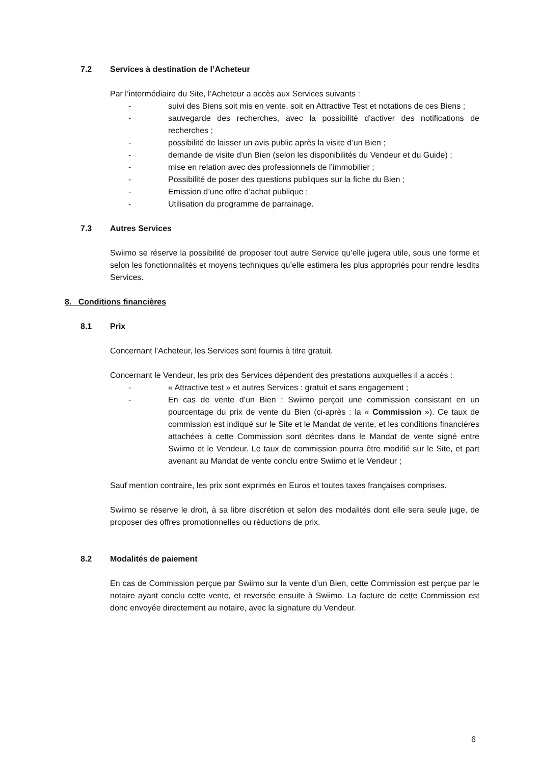7.2 Services à destination de l’Acheteur
Par l’intermédiaire du Site, l’Acheteur a accès aux Services suivants :
- suivi des Biens soit mis en vente, soit en Attractive Test et notations de ces Biens ;
- sauvegarde des recherches, avec la possibilité d’activer des notifications de recherches ;
- possibilité de laisser un avis public après la visite d’un Bien ;
- demande de visite d’un Bien (selon les disponibilités du Vendeur et du Guide) ;
- mise en relation avec des professionnels de l’immobilier ;
- Possibilité de poser des questions publiques sur la fiche du Bien ;
- Emission d’une offre d’achat publique ;
- Utilisation du programme de parrainage.
7.3 Autres Services
Swiimo se réserve la possibilité de proposer tout autre Service qu’elle jugera utile, sous une forme et selon les fonctionnalités et moyens techniques qu’elle estimera les plus appropriés pour rendre lesdits Services.
8. Conditions financières
8.1 Prix
Concernant l’Acheteur, les Services sont fournis à titre gratuit.
Concernant le Vendeur, les prix des Services dépendent des prestations auxquelles il a accès :
- « Attractive test » et autres Services : gratuit et sans engagement ;
- En cas de vente d’un Bien : Swiimo perçoit une commission consistant en un pourcentage du prix de vente du Bien (ci-après : la « Commission »). Ce taux de commission est indiqué sur le Site et le Mandat de vente, et les conditions financières attachées à cette Commission sont décrites dans le Mandat de vente signé entre Swiimo et le Vendeur. Le taux de commission pourra être modifié sur le Site, et part avenant au Mandat de vente conclu entre Swiimo et le Vendeur ;
Sauf mention contraire, les prix sont exprimés en Euros et toutes taxes françaises comprises.
Swiimo se réserve le droit, à sa libre discrétion et selon des modalités dont elle sera seule juge, de proposer des offres promotionnelles ou réductions de prix.
8.2 Modalités de paiement
En cas de Commission perçue par Swiimo sur la vente d’un Bien, cette Commission est perçue par le notaire ayant conclu cette vente, et reversée ensuite à Swiimo. La facture de cette Commission est donc envoyée directement au notaire, avec la signature du Vendeur.
6